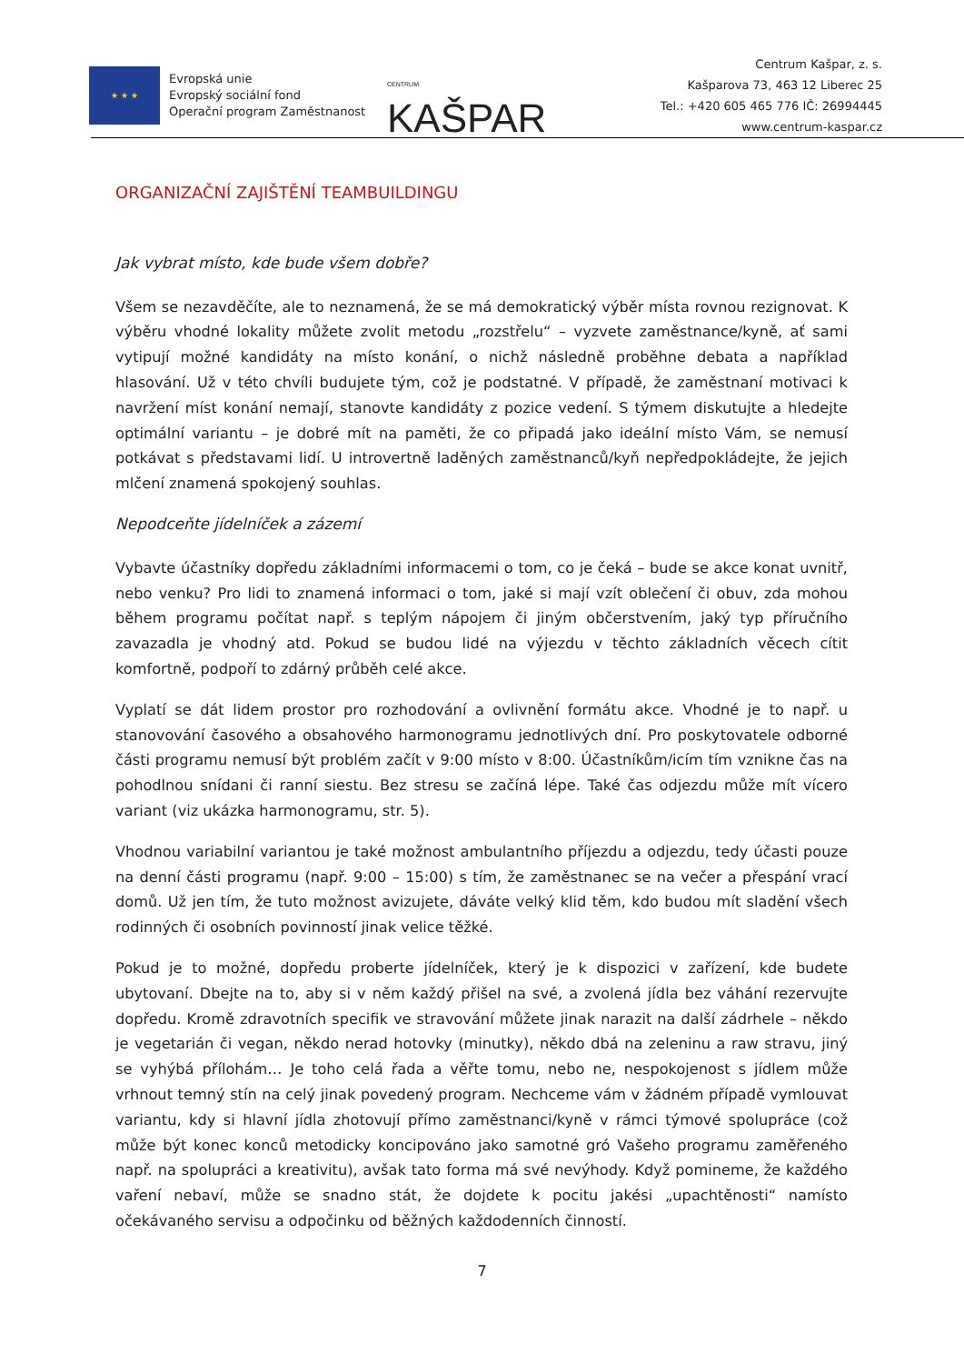★ ★ ★
Evropská unie
Evropský sociální fond
Operační program Zaměstnanost
CENTRUM KAŠPAR
Centrum Kašpar, z. s.
Kašparova 73, 463 12 Liberec 25
Tel.: +420 605 465 776 IČ: 26994445
www.centrum-kaspar.cz
ORGANIZAČNÍ ZAJIŠTĚNÍ TEAMBUILDINGU
Jak vybrat místo, kde bude všem dobře?
Všem se nezavděčíte, ale to neznamená, že se má demokratický výběr místa rovnou rezignovat. K výběru vhodné lokality můžete zvolit metodu „rozstřelu“ – vyzvete zaměstnance/kyně, ať sami vytipují možné kandidáty na místo konání, o nichž následně proběhne debata a například hlasování. Už v této chvíli budujete tým, což je podstatné. V případě, že zaměstnaní motivaci k navržení míst konání nemají, stanovte kandidáty z pozice vedení. S týmem diskutujte a hledejte optimální variantu – je dobré mít na paměti, že co připadá jako ideální místo Vám, se nemusí potkávat s představami lidí. U introvertně laděných zaměstnanců/kyň nepředpokládejte, že jejich mlčení znamená spokojený souhlas.
Nepodceňte jídelníček a zázemí
Vybavte účastníky dopředu základními informacemi o tom, co je čeká – bude se akce konat uvnitř, nebo venku? Pro lidi to znamená informaci o tom, jaké si mají vzít oblečení či obuv, zda mohou během programu počítat např. s teplým nápojem či jiným občerstvením, jaký typ příručního zavazadla je vhodný atd. Pokud se budou lidé na výjezdu v těchto základních věcech cítit komfortně, podpoří to zdárný průběh celé akce.
Vyplatí se dát lidem prostor pro rozhodování a ovlivnění formátu akce. Vhodné je to např. u stanovování časového a obsahového harmonogramu jednotlivých dní. Pro poskytovatele odborné části programu nemusí být problém začít v 9:00 místo v 8:00. Účastníkům/icím tím vznikne čas na pohodlnou snídani či ranní siestu. Bez stresu se začíná lépe. Také čas odjezdu může mít vícero variant (viz ukázka harmonogramu, str. 5).
Vhodnou variabilní variantou je také možnost ambulantního příjezdu a odjezdu, tedy účasti pouze na denní části programu (např. 9:00 – 15:00) s tím, že zaměstnanec se na večer a přespání vrací domů. Už jen tím, že tuto možnost avizujete, dáváte velký klid těm, kdo budou mít sladění všech rodinných či osobních povinností jinak velice těžké.
Pokud je to možné, dopředu proberte jídelníček, který je k dispozici v zařízení, kde budete ubytovaní. Dbejte na to, aby si v něm každý přišel na své, a zvolená jídla bez váhání rezervujte dopředu. Kromě zdravotních specifik ve stravování můžete jinak narazit na další zádrhele – někdo je vegetarián či vegan, někdo nerad hotovky (minutky), někdo dbá na zeleninu a raw stravu, jiný se vyhýbá přílohám… Je toho celá řada a věřte tomu, nebo ne, nespokojenost s jídlem může vrhnout temný stín na celý jinak povedený program. Nechceme vám v žádném případě vymlouvat variantu, kdy si hlavní jídla zhotovují přímo zaměstnanci/kyně v rámci týmové spolupráce (což může být konec konců metodicky koncipováno jako samotné gró Vašeho programu zaměřeného např. na spolupráci a kreativitu), avšak tato forma má své nevýhody. Když pomineme, že každého vaření nebaví, může se snadno stát, že dojdete k pocitu jakési „upachtěnosti“ namísto očekávaného servisu a odpočinku od běžných každodenních činností.
7